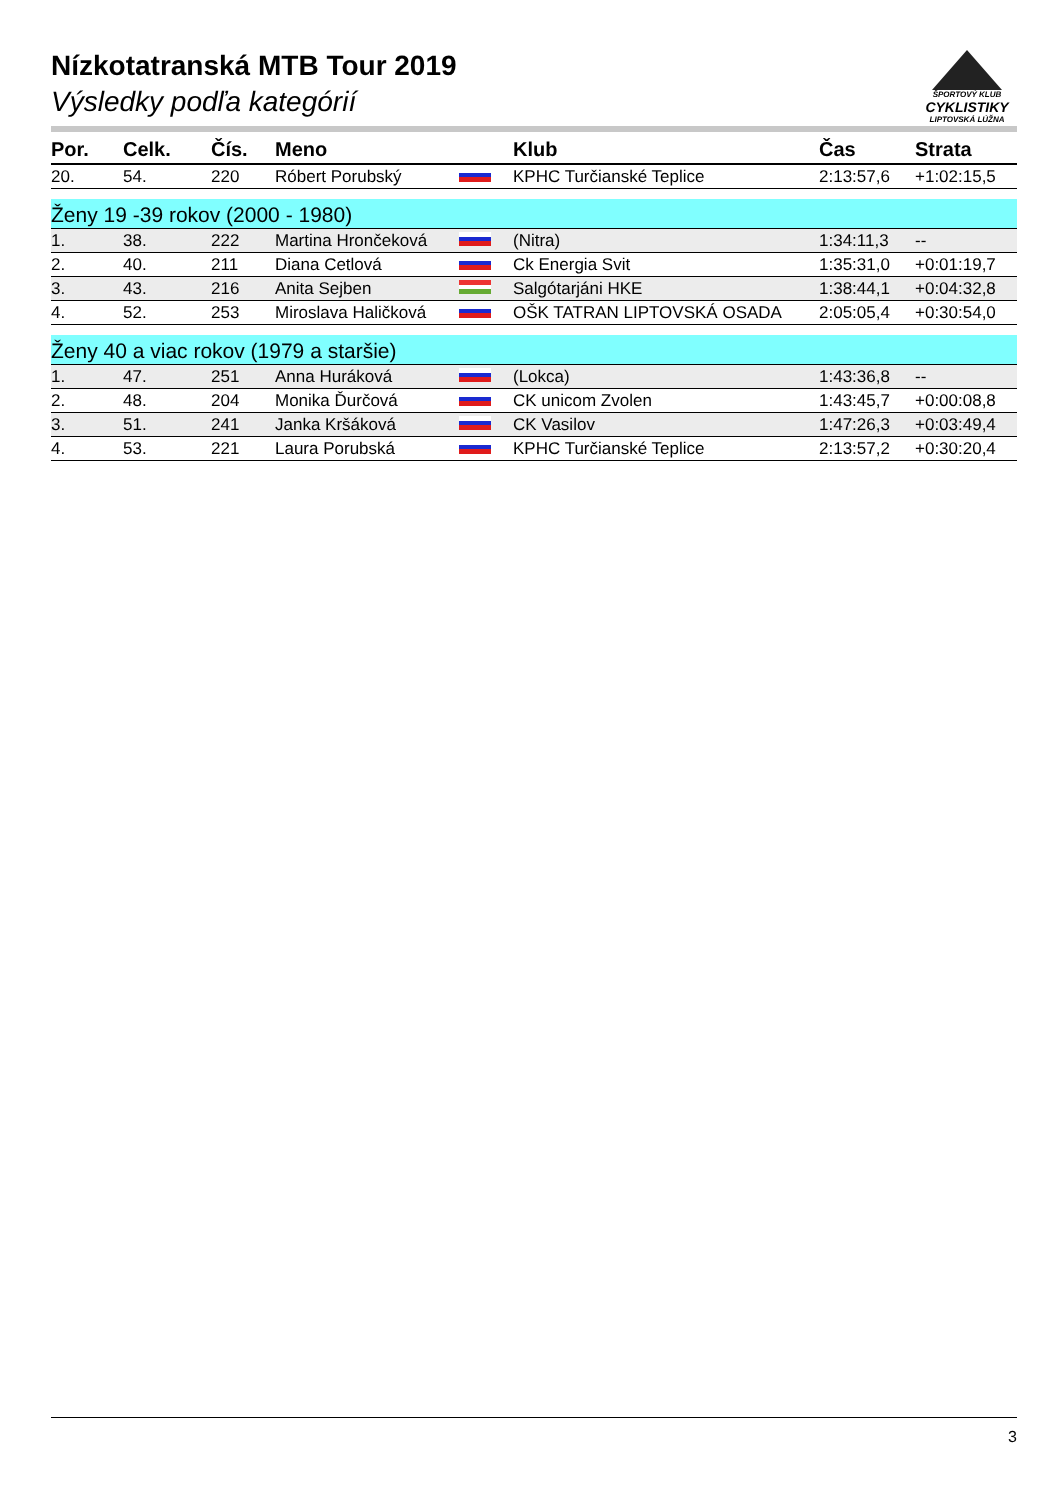Nízkotatranská MTB Tour 2019
Výsledky podľa kategórií
ŠPORTOVÝ KLUB
CYKLISTIKY
LIPTOVSKÁ LÚŽNA
| Por. | Celk. | Čís. | Meno | | Klub | Čas | Strata |
| --- | --- | --- | --- | --- | --- | --- | --- |
| 20. | 54. | 220 | Róbert Porubský | | KPHC Turčianské Teplice | 2:13:57,6 | +1:02:15,5 |
| Ženy 19 -39 rokov (2000 - 1980) | | | | | | | |
| 1. | 38. | 222 | Martina Hrončeková | | (Nitra) | 1:34:11,3 | -- |
| 2. | 40. | 211 | Diana Cetlová | | Ck Energia Svit | 1:35:31,0 | +0:01:19,7 |
| 3. | 43. | 216 | Anita Sejben | | Salgótarjáni HKE | 1:38:44,1 | +0:04:32,8 |
| 4. | 52. | 253 | Miroslava Haličková | | OŠK TATRAN LIPTOVSKÁ OSADA | 2:05:05,4 | +0:30:54,0 |
| Ženy 40 a viac rokov (1979 a staršie) | | | | | | | |
| 1. | 47. | 251 | Anna Huráková | | (Lokca) | 1:43:36,8 | -- |
| 2. | 48. | 204 | Monika Ďurčová | | CK unicom Zvolen | 1:43:45,7 | +0:00:08,8 |
| 3. | 51. | 241 | Janka Kršáková | | CK Vasilov | 1:47:26,3 | +0:03:49,4 |
| 4. | 53. | 221 | Laura Porubská | | KPHC Turčianské Teplice | 2:13:57,2 | +0:30:20,4 |
3